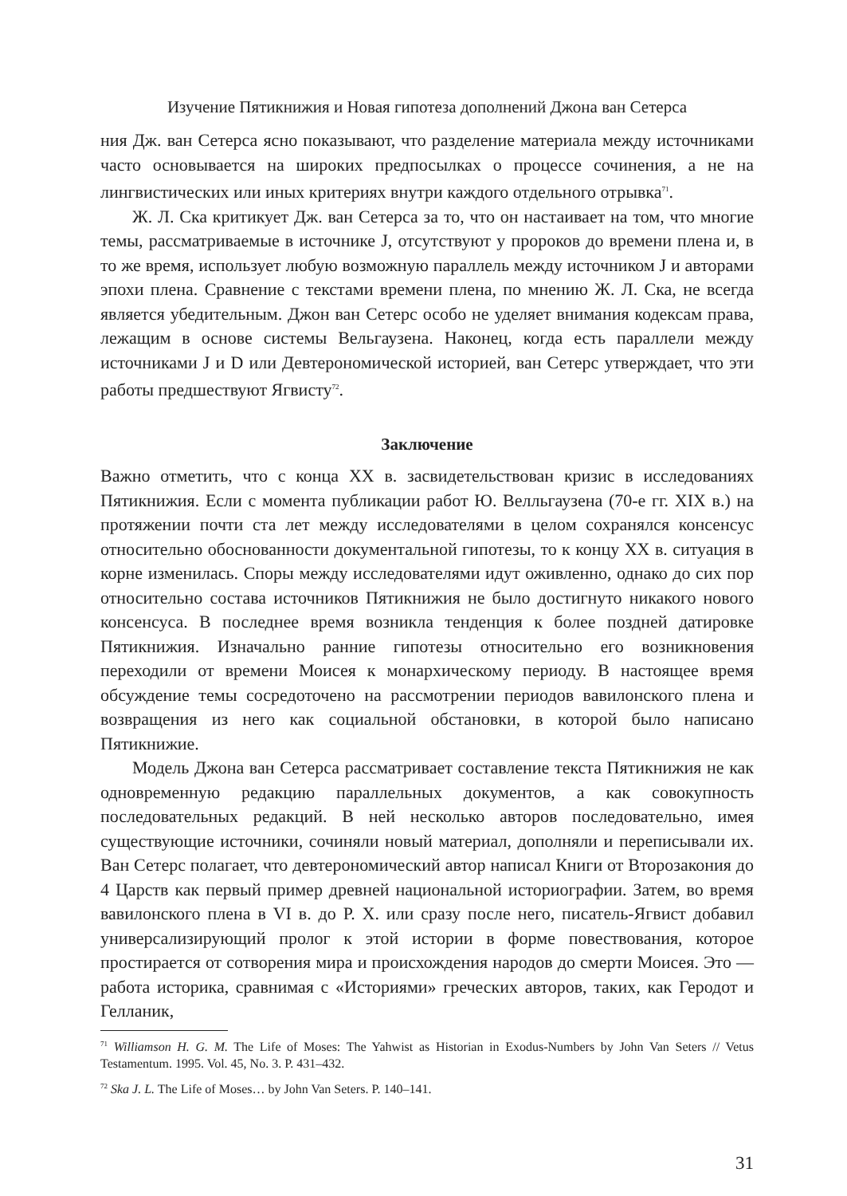Изучение Пятикнижия и Новая гипотеза дополнений Джона ван Сетерса
ния Дж. ван Сетерса ясно показывают, что разделение материала между источниками часто основывается на широких предпосылках о процессе сочинения, а не на лингвистических или иных критериях внутри каждого отдельного отрывка<sup>71</sup>.
Ж. Л. Ска критикует Дж. ван Сетерса за то, что он настаивает на том, что многие темы, рассматриваемые в источнике J, отсутствуют у пророков до времени плена и, в то же время, использует любую возможную параллель между источником J и авторами эпохи плена. Сравнение с текстами времени плена, по мнению Ж. Л. Ска, не всегда является убедительным. Джон ван Сетерс особо не уделяет внимания кодексам права, лежащим в основе системы Вельгаузена. Наконец, когда есть параллели между источниками J и D или Девтерономической историей, ван Сетерс утверждает, что эти работы предшествуют Ягвисту<sup>72</sup>.
Заключение
Важно отметить, что с конца XX в. засвидетельствован кризис в исследованиях Пятикнижия. Если с момента публикации работ Ю. Велльгаузена (70-е гг. XIX в.) на протяжении почти ста лет между исследователями в целом сохранялся консенсус относительно обоснованности документальной гипотезы, то к концу XX в. ситуация в корне изменилась. Споры между исследователями идут оживленно, однако до сих пор относительно состава источников Пятикнижия не было достигнуто никакого нового консенсуса. В последнее время возникла тенденция к более поздней датировке Пятикнижия. Изначально ранние гипотезы относительно его возникновения переходили от времени Моисея к монархическому периоду. В настоящее время обсуждение темы сосредоточено на рассмотрении периодов вавилонского плена и возвращения из него как социальной обстановки, в которой было написано Пятикнижие.
Модель Джона ван Сетерса рассматривает составление текста Пятикнижия не как одновременную редакцию параллельных документов, а как совокупность последовательных редакций. В ней несколько авторов последовательно, имея существующие источники, сочиняли новый материал, дополняли и переписывали их. Ван Сетерс полагает, что девтерономический автор написал Книги от Второзакония до 4 Царств как первый пример древней национальной историографии. Затем, во время вавилонского плена в VI в. до Р. Х. или сразу после него, писатель-Ягвист добавил универсализирующий пролог к этой истории в форме повествования, которое простирается от сотворения мира и происхождения народов до смерти Моисея. Это — работа историка, сравнимая с «Историями» греческих авторов, таких, как Геродот и Гелланик,
<sup>71</sup> Williamson H. G. M. The Life of Moses: The Yahwist as Historian in Exodus-Numbers by John Van Seters // Vetus Testamentum. 1995. Vol. 45, No. 3. P. 431–432.
<sup>72</sup> Ska J. L. The Life of Moses… by John Van Seters. P. 140–141.
31